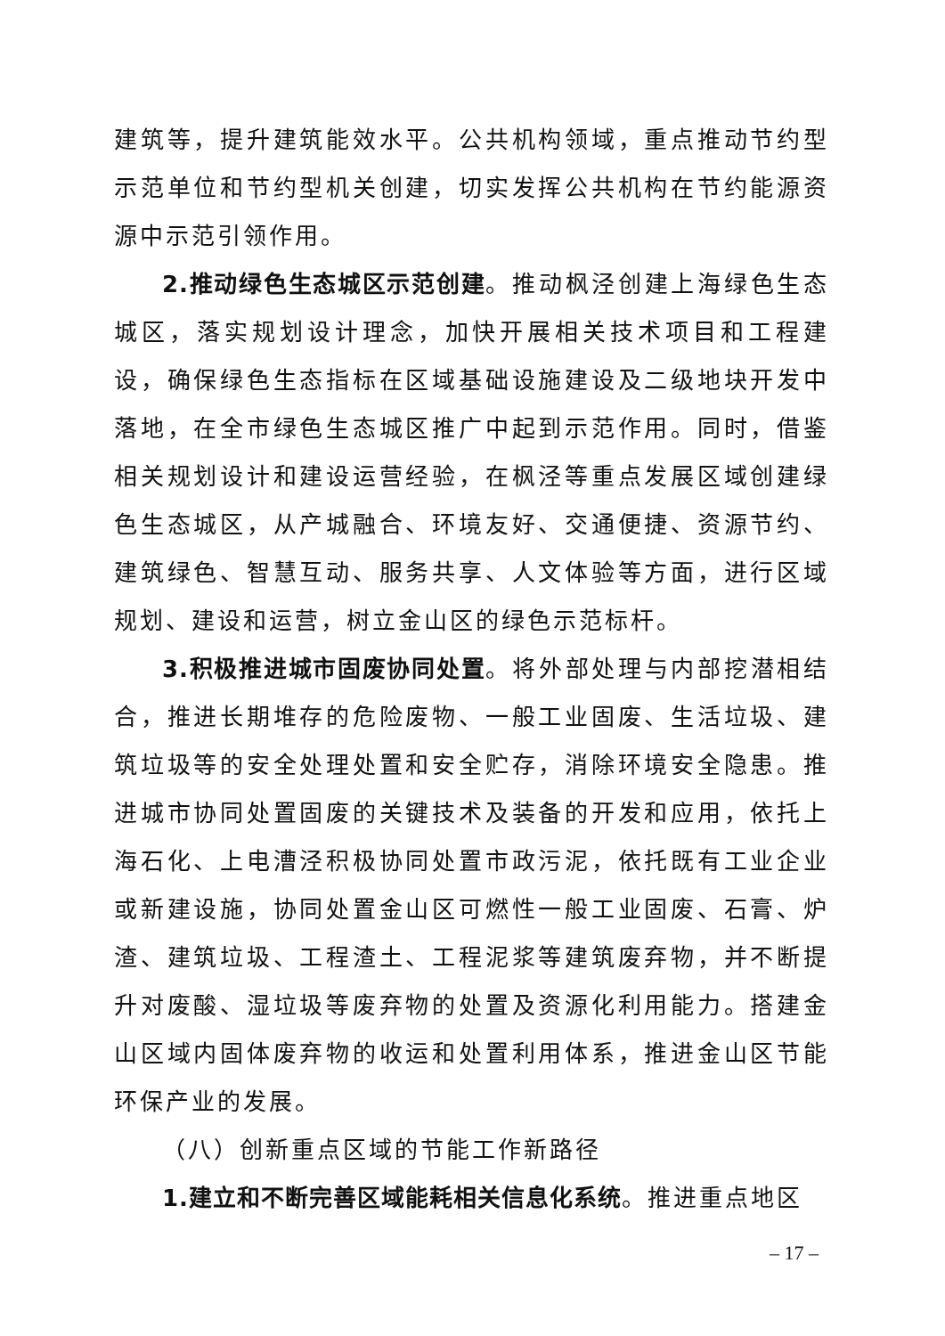建筑等，提升建筑能效水平。公共机构领域，重点推动节约型示范单位和节约型机关创建，切实发挥公共机构在节约能源资源中示范引领作用。
2.推动绿色生态城区示范创建。推动枫泾创建上海绿色生态城区，落实规划设计理念，加快开展相关技术项目和工程建设，确保绿色生态指标在区域基础设施建设及二级地块开发中落地，在全市绿色生态城区推广中起到示范作用。同时，借鉴相关规划设计和建设运营经验，在枫泾等重点发展区域创建绿色生态城区，从产城融合、环境友好、交通便捷、资源节约、建筑绿色、智慧互动、服务共享、人文体验等方面，进行区域规划、建设和运营，树立金山区的绿色示范标杆。
3.积极推进城市固废协同处置。将外部处理与内部挖潜相结合，推进长期堆存的危险废物、一般工业固废、生活垃圾、建筑垃圾等的安全处理处置和安全贮存，消除环境安全隐患。推进城市协同处置固废的关键技术及装备的开发和应用，依托上海石化、上电漕泾积极协同处置市政污泥，依托既有工业企业或新建设施，协同处置金山区可燃性一般工业固废、石膏、炉渣、建筑垃圾、工程渣土、工程泥浆等建筑废弃物，并不断提升对废酸、湿垃圾等废弃物的处置及资源化利用能力。搭建金山区域内固体废弃物的收运和处置利用体系，推进金山区节能环保产业的发展。
（八）创新重点区域的节能工作新路径
1.建立和不断完善区域能耗相关信息化系统。推进重点地区
– 17 –